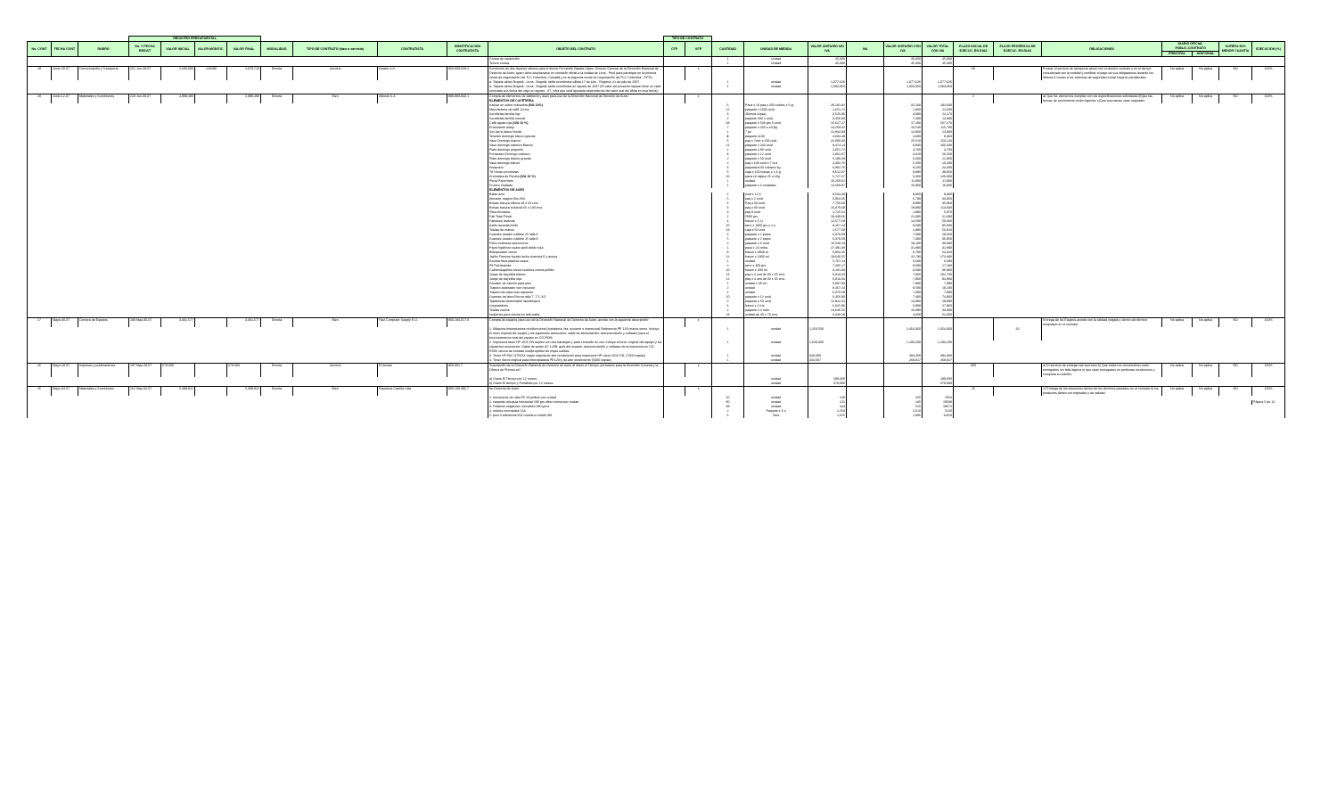| | | | REGISTRO PRESUPUESTAL | | | | | | | | | TIPO DE CONTRATO | | | | | | | | | | | | | | |
| --- | --- | --- | --- | --- | --- | --- | --- | --- | --- | --- | --- | --- | --- | --- | --- | --- | --- | --- | --- | --- | --- | --- | --- | --- | --- | --- |
| No. CONT | FECHA CONT | RUBRO | No. Y FECHA REGIST | VALOR INICIAL | VALOR MODIFIC. | VALOR FINAL | MODALIDAD | TIPO DE CONTRATO (bien o servicio) | CONTRATISTA | IDENTIFICACION CONTRATISTA | OBJETO DEL CONTRATO | CFP | SFP | CANTIDAD | UNIDAD DE MEDIDA | VALOR UNITARIO SIN IVA | IVA | VALOR UNITARIO CON IVA | VALOR TOTAL CON IVA | PLAZO INICIAL DE EJECUC. EN DIAS | PLAZO PRORROGA DE EJECUC. EN DIAS | OBLIGACIONES | DIARIO OFICIAL PUBLIC.CONTRATO | | SUPERA 50% MENOR CUANTIA | EJECUCION (%) |
| | | | | | | | | | | | | | | | | | | | | | | | PRINCIPAL | ADICIONAL | | |
| | | | | | | | | | | | Correa de repartición | | | 1 | Unidad | 45,000 | | 45,000 | 45,000 | | | | | | | |
| | | | | | | | | | | | Tensor correa | | | 1 | Unidad | 45,000 | | 45,000 | 45,000 | | | | | | | |
| 29 | Junio-28-07 | Comunicación y Transporte | 251 Jun-28-07 | 2,200,000 | -120290 | 2,079,710 | Directa | Servicio | Aviatur S.A | 860.000.018-2 | Suministro de dos tiquetes aéreos para el doctor Fernando Zapata López, Director General de la Dirección Nacional de Derecho de Autor, quien debe desplazarse en comisión oficial a la ciudad de Lima - Perú para participar en la primera ronda de negociación del TLC Colombia- Canadá y en la segunda ronda de negociación del TLC Colombia - EFTA. | | x | | | | | | | 60 | | Prestar el servicio de transporte aereo con el destino contrato y en el tiempo considerado por la entidad y certificar el pago de sus obligaciones durante los últimos 6 meses a los sistemas de seguridad social integral, parafiscales | No aplica | No aplica | NO | 100% |
| | | | | | | | | | | | a. Tiquete aéreo Bogotá - Lima - Bogotá, tarifa económica sálida 17 de julio - Regreso 21 de julio de 2007 | | | 1 | unidad | 1,077,626 | | 1,077,626 | 1,077,626 | | | | | | | |
| | | | | | | | | | | | a. Tiquete aéreo Bogotá - Lima - Bogotá, tarifa económica en Agosto de 2007 (El valor del presente tiquete tiene un valor estimado a la fecha del viaje en agosto - 07, cifra que será ajustada dependiendo del valor real del dólar en esa fecha). | | | 1 | unidad | 1,003,050 | | 1,003,050 | 1,003,050 | | | | | | | |
| 28 | Junio-12-07 | Materiales y Suministros | 223 Jun-30-07 | 2,999,490 | | 2,999,490 | Directa | Bien | Alkosto S.A | 890.900.943-1 | Compra de elementos de cafetería y aseo para uso de la Dirección Nacional de Derecho de Autor. ELEMENTOS DE CAFETERIA | | x | | | | | | | 2 | | a) Que los elementos cumplan con las especificaciones solicitadas b)Que las fechas de vencimiento estén vigentes c)Que susmarcas sean originales | No aplica | No aplica | NO | 100% |
| | | | | | | | | | | | Azúcar en sobre manuelita (IVA 10%) | | | 6 | Paca x 10 paq x 200 sobres x 5 gr | 29,181.82 | | 32,100 | 192,600 | | | | | | | |
| | | | | | | | | | | | Mezcladores de café 11cms | | | 12 | paquete x 1000 unid | 1,551.72 | | 1,800 | 21,600 | | | | | | | |
| | | | | | | | | | | | Servilletas familia lujo | | | 3 | 40unud x2paq | 3,525.86 | | 4,090 | 12,270 | | | | | | | |
| | | | | | | | | | | | Servilletas familia normal | | | 2 | paquete 500 x unid | 6,456.90 | | 7,490 | 14,980 | | | | | | | |
| | | | | | | | | | | | Café aguila roja (IVA 10 %) | | | 33 | paquete x 500 grx 3 unid | 15,627.27 | | 17,190 | 567,270 | | | | | | | |
| | | | | | | | | | | | Endulzante dulcyl | | | 7 | paquete x 250 u x0,8g | 14,258.62 | | 16,540 | 115,780 | | | | | | | |
| | | | | | | | | | | | Set Jarra Vasos Novile | | | 1 | 7 pz | 12,844.83 | | 14,900 | 14,900 | | | | | | | |
| | | | | | | | | | | | Tenedor domingo blanco grande | | | 2 | paquete x100 | 4,034.48 | | 4,680 | 9,360 | | | | | | | |
| | | | | | | | | | | | Vaso Domingo blanco | | | 6 | paq x 7onz x 500 unid | 22,000.00 | | 25,520 | 153,120 | | | | | | | |
| | | | | | | | | | | | Vaso domingo cafetero Blanco | | | 21 | paquete x 200 unid | 8,474.14 | | 9,830 | 206,430 | | | | | | | |
| | | | | | | | | | | | Plato domingo pequeño | | | 1 | paquete x 80 unid | 4,051.72 | | 4,700 | 4,700 | | | | | | | |
| | | | | | | | | | | | Portavaso Domingo cafetero | | | 8 | paquete x 12 unid | 2,862.07 | | 3,320 | 26,560 | | | | | | | |
| | | | | | | | | | | | Plato domingo blanco grande | | | 2 | paquete x 50 unid | 5,198.28 | | 6,030 | 12,060 | | | | | | | |
| | | | | | | | | | | | Vaso domingo blanco | | | 2 | paq x 100 unid x 7 onz | 4,482.76 | | 5,200 | 10,400 | | | | | | | |
| | | | | | | | | | | | Instacrem | | | 3 | paquetex100 sobresx 4g | 6,982.76 | | 8,100 | 24,300 | | | | | | | |
| | | | | | | | | | | | Té Hindu en bolsitas | | | 5 | caja x 100 bolsas x 1,6 g | 8,612.07 | | 9,990 | 49,950 | | | | | | | |
| | | | | | | | | | | | Aromatica de Panela (IVA 10 %) | | | 20 | paca x3 cajasx 25 u x6g | 5,727.27 | | 6,300 | 126,000 | | | | | | | |
| | | | | | | | | | | | Pinza Para Hielo | | | 1 | unidad | 10,258.62 | | 11,900 | 11,900 | | | | | | | |
| | | | | | | | | | | | Frutero Ovalado | | | 1 | paquete x 3 unidades | 14,568.97 | | 16,900 | 16,900 | | | | | | | |
| | | | | | | | | | | | ELEMENTOS DE ASEO | | | | | | | | | | | | | | | |
| | | | | | | | | | | | Balde azul | | | 1 | unid x 12 lt | 8,534.48 | | 9,900 | 9,900 | | | | | | | |
| | | | | | | | | | | | borrador magico Bon Bril | | | 5 | paq x 2 unid | 5,853.45 | | 6,790 | 33,950 | | | | | | | |
| | | | | | | | | | | | Bolsas basura oficina 48 x 60 cms | | | 4 | Paq x 60 unid | 7,750.00 | | 8,990 | 35,960 | | | | | | | |
| | | | | | | | | | | | Bolsas basura indistrial 65 x 100 cms | | | 6 | paq x 30 unid | 16,370.69 | | 18,990 | 113,940 | | | | | | | |
| | | | | | | | | | | | Fibra Abrasiva | | | 3 | paq 8 unid | 1,715.52 | | 1,990 | 5,970 | | | | | | | |
| | | | | | | | | | | | Fab Total Floral | | | 1 | 5000 grs | 18,439.66 | | 21,390 | 21,390 | | | | | | | |
| | | | | | | | | | | | Fabuloso lavanda | | | 4 | frasco x 5 Lt | 12,577.59 | | 14,590 | 58,360 | | | | | | | |
| | | | | | | | | | | | Axión lavanda limón | | | 10 | tarro x 1000 grs x 2 u | 8,267.24 | | 9,590 | 95,900 | | | | | | | |
| | | | | | | | | | | | Toallas de manos | | | 19 | caja x 50 unid | 2,577.59 | | 2,990 | 56,810 | | | | | | | |
| | | | | | | | | | | | Guantes duralon callibre 25 talla 8 | | | 4 | paquete x 2 pares | 6,370.69 | | 7,390 | 29,560 | | | | | | | |
| | | | | | | | | | | | Guantes duralon callibre 25 talla 9 | | | 5 | paquete x 2 pares | 6,370.69 | | 7,390 | 36,950 | | | | | | | |
| | | | | | | | | | | | Paño multiusos absorvente | | | 2 | paquete x 6 unid | 16,543.10 | | 19,190 | 38,380 | | | | | | | |
| | | | | | | | | | | | Papel higiénico suave gold doble hoja | | | 1 | paca x 24 rollos | 27,491.38 | | 31,890 | 31,890 | | | | | | | |
| | | | | | | | | | | | Blanqueador clorox | | | 8 | frasco x 3800 cc | 5,853.45 | | 6,790 | 54,320 | | | | | | | |
| | | | | | | | | | | | Jabón Fiamme liquido leche vitamina E y avena | | | 12 | frasco x 1900 ml | 19,646.55 | | 22,790 | 273,480 | | | | | | | |
| | | | | | | | | | | | Escoba fibra plastica suave | | | 1 | unidad | 5,767.24 | | 6,690 | 6,690 | | | | | | | |
| | | | | | | | | | | | Pif Paf lavanda | | | 2 | tarro x 400 grs | 7,405.17 | | 8,590 | 17,180 | | | | | | | |
| | | | | | | | | | | | Cubrerrasguños lustra muebles crema poliflor | | | 10 | frasco x 200 ml | 3,181.03 | | 3,690 | 36,900 | | | | | | | |
| | | | | | | | | | | | Juego de bayetilla blanco | | | 13 | paq x 4 und de 30 x 65 cms | 6,810.34 | | 7,900 | 102,700 | | | | | | | |
| | | | | | | | | | | | Juego de bayetilla roja | | | 12 | paq x 4 und de 30 x 65 cms | 6,810.34 | | 7,900 | 94,800 | | | | | | | |
| | | | | | | | | | | | Secador de caucho para piso | | | 1 | unidad x 38 cm | 6,887.93 | | 7,990 | 7,990 | | | | | | | |
| | | | | | | | | | | | Trapero adactador con repuesto | | | 2 | unidad | 8,267.24 | | 9,590 | 19,180 | | | | | | | |
| | | | | | | | | | | | Trapero de copa mas repuesto | | | 1 | unidad | 6,370.69 | | 7,390 | 7,390 | | | | | | | |
| | | | | | | | | | | | Guantes de latex Eterna talla 7, 7,5, 8,5 | | | 10 | paquete x 12 unid | 6,456.90 | | 7,490 | 74,900 | | | | | | | |
| | | | | | | | | | | | Tapabocas desechable hipoalergico | | | 2 | paquete x 50 unid | 12,922.41 | | 14,990 | 29,980 | | | | | | | |
| | | | | | | | | | | | Limpiavidrios | | | 4 | frasco x 4 Lts | 6,025.86 | | 6,990 | 27,960 | | | | | | | |
| | | | | | | | | | | | Toallas cocina | | | 2 | paquete x 4 rollo | 14,646.55 | | 16,990 | 33,980 | | | | | | | |
| | | | | | | | | | | | limpiones para cocina en tela toalla | | | 13 | unidad de 40 x 70 cms | 3,448.28 | | 4,000 | 52,000 | | | | | | | |
| 27 | Mayo-30-07 | Compra de Equipos | 190 May-30-07 | 3,301,577 | | 3,301,577 | Directa | Bien | Fast Computer Supply E.U. | 800.194.017.9 | Compra de equipos para uso de la Dirección Nacional de Derecho de Autor, acorde con la siguiente descripción: | | x | | | | | | | | | Entrega de los Equipos acorde con la calidad exigida y dentro del término estipulado en el contrato | No aplica | No aplica | NO | 100% |
| | | | | | | | | | | | 1. Máquina fotocopiadora multifuncional (copiadora, fax, escaner e impresora) Referencia PE 120i marca xerox. Incluye el toner original del equipo y los siguientes accesorios: cable de alimentación, documentación y software para el funcionamiento total del equipo en CD-ROM. | | | 1 | unidad | 1,253,500 | | 1,454,060 | 1,454,060 | | 20 | | | | | |
| | | | | | | | | | | | 2. Impresora laser HP 2015 DN duplex con dos bandejas y para conexión en red. Incluye el toner original del equipo y los siguientes accesorios: Cable de poder AC 120B, guía del usuario, documentación y software de la impresora en CD-ROM, ranura de entrada multipropósito de hojas sueltas. | | | 1 | unidad | 1,020,000 | | 1,183,200 | 1,183,200 | | | | | | | |
| | | | | | | | | | | | 3. Toner HP Ref. Q7553X negro original de alto rendimiento para impresora HP Laser 2015 DN. (7000 copias) | | | 1 | unidad | 340,000 | | 394,400 | 394,400 | | | | | | | |
| | | | | | | | | | | | 4. Toner Xerox original para fotocopiadora PE120i y de alto rendimiento (5000 copias) | | | 1 | unidad | 232,687 | | 269,917 | 269,917 | | | | | | | |
| 26 | Mayo-28-07 | Impresos y publicaciones | 187 May-28-07 | 678.000 | | 678.000 | Directa | Servicio | El tiempo | 860.001.7 | Suscripción de la Dirección Nacional de Derecho de Autor al diario el Tiempo, periodicos para la Dirección General y la Oficina de Prensa así: | | x | | | | | | | 360 | | a) El servicio de entrega sea oportuno b) Que todos los consecutivos sean entregados sin falta alguna c) que sean entregados en perfectas condiciones y completa su edición. | No aplica | No aplica | NO | 100% |
| | | | | | | | | | | | a) Diario El Tiempo por 12 meses | | | | unidad | 299,000 | | | 299,000 | | | | | | | |
| | | | | | | | | | | | b) Diario El tiempo y Portafolio por 12 meses. | | | | unidad | 379,000 | | | 379,000 | | | | | | | |
| 25 | Mayo-04-07 | Materiales y Suministros | 162 May-04-07 | 5,399,921 | | 5,399,921 | Directa | Bien | Papeleria Castilla Ltda | 800.180.395.7 | de Derecho de Autor: | | x | | | | | | | 15 | | 1) Entrega de los elementos dentro de los términos pactados en el contrato b) los productos deben ser originales y de calidad. | No aplica | No aplica | NO | 100% |
| | | | | | | | | | | | 1. borradores de nata PZ 20 pelikan por unidad | | | 10 | unidad | 220 | | 255 | 2552 | | | | | | | |
| | | | | | | | | | | | 2. carpetas celuguia horizontal 280 grs oficio norma por unidad | | | 80 | unidad | 211 | | 245 | 19580 | | | | | | | Página 5 de 14 |
| | | | | | | | | | | | 3. Folderes colgantes normafold 280 grms | | | 38 | unidad | 444 | | 515 | 19572 | | | | | | | |
| | | | | | | | | | | | 4. indices normadata 14A | | | 2 | Paquete x 6 u | 2,250 | | 2,610 | 5220 | | | | | | | |
| | | | | | | | | | | | 5. post it referencia 654 mediano notefix 3M | | | 6 | Taco | 1,625 | | 1,885 | 11310 | | | | | | | |